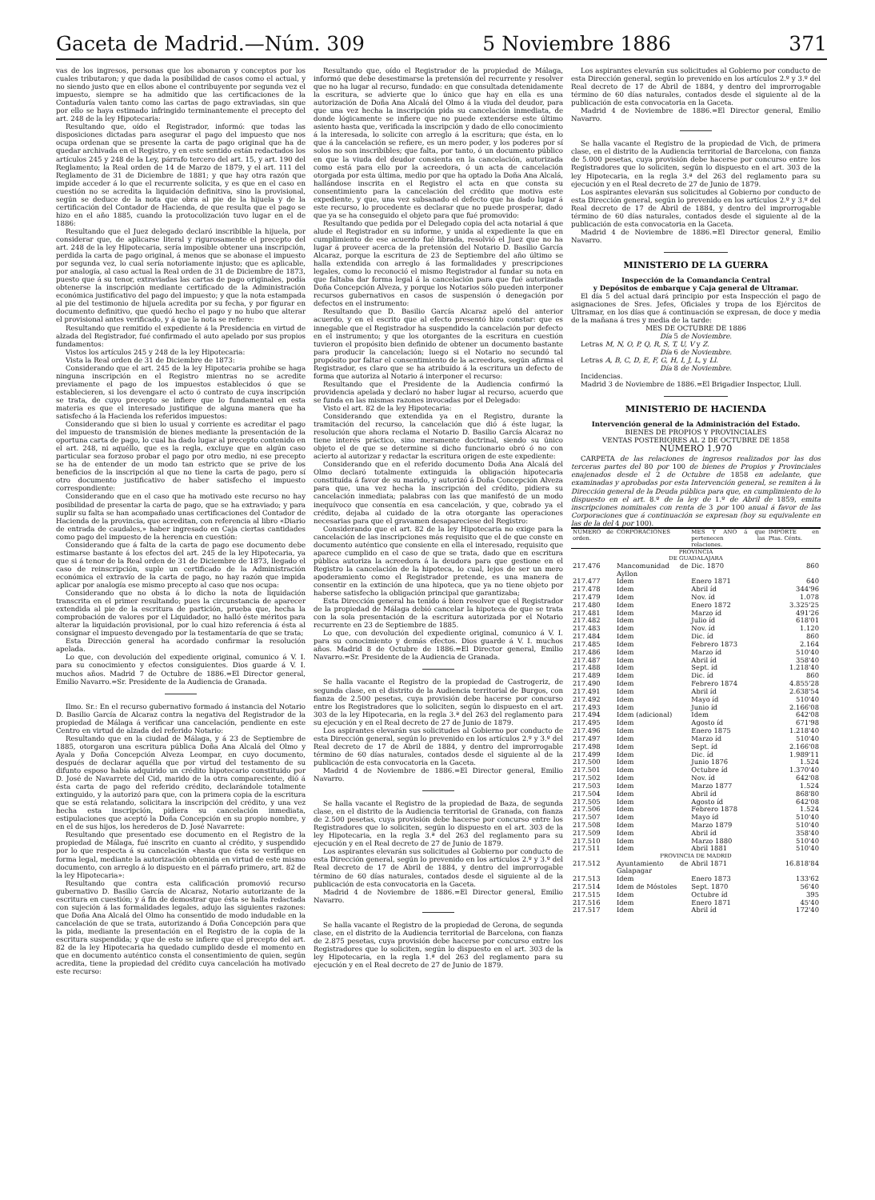Gaceta de Madrid.—Núm. 309 5 Noviembre 1886 371
vas de los ingresos, personas que los abonaron y conceptos por los cuales tributaron; y que dada la posibilidad de casos como el actual, y no siendo justo que en ellos abone el contribuyente por segunda vez el impuesto, siempre se ha admitido que las certificaciones de la Contaduría valen tanto como las cartas de pago extraviadas, sin que por ello se haya estimado infringido terminantemente el precepto del art. 248 de la ley Hipotecaria:
Resultando que, oído el Registrador, informó: que todas las disposiciones dictadas para asegurar el pago del impuesto que nos ocupa ordenan que se presente la carta de pago original que ha de quedar archivada en el Registro, y en este sentido están redactados los artículos 245 y 248 de la Ley, párrafo tercero del art. 15, y art. 190 del Reglamento; la Real orden de 14 de Marzo de 1879, y el art. 111 del Reglamento de 31 de Diciembre de 1881; y que hay otra razón que impide acceder á lo que el recurrente solicita, y es que en el caso en cuestión no se acredita la liquidación definitiva, sino la provisional, según se deduce de la nota que obra al pie de la hijuela y de la certificación del Contador de Hacienda, de que resulta que el pago se hizo en el año 1885, cuando la protocolización tuvo lugar en el de 1886:
Resultando que el Juez delegado declaró inscribible la hijuela, por considerar que, de aplicarse literal y rigurosamente el precepto del art. 248 de la ley Hipotecaria, sería imposible obtener una inscripción, perdida la carta de pago original, á menos que se abonase el impuesto por segunda vez, lo cual sería notoriamente injusto; que es aplicable, por analogía, al caso actual la Real orden de 31 de Diciembre de 1873, puesto que á su tenor, extraviadas las cartas de pago originales, podía obtenerse la inscripción mediante certificado de la Administración económica justificativo del pago del impuesto; y que la nota estampada al pie del testimonio de hijuela acredita por su fecha, y por figurar en documento definitivo, que quedó hecho el pago y no hubo que alterar el provisional antes verificado, y á que la nota se refiere:
Resultando que remitido el expediente á la Presidencia en virtud de alzada del Registrador, fué confirmado el auto apelado por sus propios fundamentos:
Vistos los artículos 245 y 248 de la ley Hipotecaria:
Vista la Real orden de 31 de Diciembre de 1873:
Considerando que el art. 245 de la ley Hipotecaria prohibe se haga ninguna inscripción en el Registro mientras no se acredite previamente el pago de los impuestos establecidos ó que se establecieren, si los devengare el acto ó contrato de cuya inscripción se trata, de cuyo precepto se infiere que lo fundamental en esta materia es que el interesado justifique de alguna manera que ha satisfecho á la Hacienda los referidos impuestos:
Considerando que si bien lo usual y corriente es acreditar el pago del impuesto de transmisión de bienes mediante la presentación de la oportuna carta de pago, lo cual ha dado lugar al precepto contenido en el art. 248, ni aquéllo, que es la regla, excluye que en algún caso particular sea forzoso probar el pago por otro medio, ni ese precepto se ha de entender de un modo tan estricto que se prive de los beneficios de la inscripción al que no tiene la carta de pago, pero sí otro documento justificativo de haber satisfecho el impuesto correspondiente:
Considerando que en el caso que ha motivado este recurso no hay posibilidad de presentar la carta de pago, que se ha extraviado; y para suplir su falta se han acompañado unas certificaciones del Contador de Hacienda de la provincia, que acreditan, con referencia al libro «Diario de entrada de caudales,» haber ingresado en Caja ciertas cantidades como pago del impuesto de la herencia en cuestión:
Considerando que á falta de la carta de pago ese documento debe estimarse bastante á los efectos del art. 245 de la ley Hipotecaria, ya que si á tenor de la Real orden de 31 de Diciembre de 1873, llegado el caso de reinscripción, suple un certificado de la Administración económica el extravío de la carta de pago, no hay razón que impida aplicar por analogía ese mismo precepto al caso que nos ocupa:
Considerando que no obsta á lo dicho la nota de liquidación transcrita en el primer resultando; pues la circunstancia de aparecer extendida al pie de la escritura de partición, prueba que, hecha la comprobación de valores por el Liquidador, no halló éste méritos para alterar la liquidación provisional, por lo cual hizo referencia á ésta al consignar el impuesto devengado por la testamentaría de que se trata;
Esta Dirección general ha acordado confirmar la resolución apelada.
Lo que, con devolución del expediente original, comunico á V. I. para su conocimiento y efectos consiguientes. Dios guarde á V. I. muchos años. Madrid 7 de Octubre de 1886.=El Director general, Emilio Navarro.=Sr. Presidente de la Audiencia de Granada.
Ilmo. Sr.: En el recurso gubernativo formado á instancia del Notario D. Basilio García de Alcaraz contra la negativa del Registrador de la propiedad de Málaga á verificar una cancelación, pendiente en este Centro en virtud de alzada del referido Notario:
Resultando que en la ciudad de Málaga, y á 23 de Septiembre de 1885, otorgaron una escritura pública Doña Ana Alcalá del Olmo y Ayala y Doña Concepción Alveza Leompar, en cuyo documento, después de declarar aquélla que por virtud del testamento de su difunto esposo había adquirido un crédito hipotecario constituido por D. José de Navarrete del Cid, marido de la otra compareciente, dió á ésta carta de pago del referido crédito, declarándole totalmente extinguido, y la autorizó para que, con la primera copia de la escritura que se está relatando, solicitara la inscripción del crédito, y una vez hecha esta inscripción, pidiera su cancelación inmediata, estipulaciones que aceptó la Doña Concepción en su propio nombre, y en el de sus hijos, los herederos de D. José Navarrete:
Resultando que presentado ese documento en el Registro de la propiedad de Málaga, fué inscrito en cuanto al crédito, y suspendido por lo que respecta á su cancelación «hasta que ésta se verifique en forma legal, mediante la autorización obtenida en virtud de este mismo documento, con arreglo á lo dispuesto en el párrafo primero, art. 82 de la ley Hipotecaria»:
Resultando que contra esta calificación promovió recurso gubernativo D. Basilio García de Alcaraz, Notario autorizante de la escritura en cuestión; y á fin de demostrar que ésta se halla redactada con sujeción á las formalidades legales, adujo las siguientes razones: que Doña Ana Alcalá del Olmo ha consentido de modo indudable en la cancelación de que se trata, autorizando á Doña Concepción para que la pida, mediante la presentación en el Registro de la copia de la escritura suspendida; y que de esto se infiere que el precepto del art. 82 de la ley Hipotecaria ha quedado cumplido desde el momento en que en documento auténtico consta el consentimiento de quien, según acredita, tiene la propiedad del crédito cuya cancelación ha motivado este recurso:
Resultando que, oído el Registrador de la propiedad de Málaga, informó que debe desestimarse la pretensión del recurrente y resolver que no ha lugar al recurso, fundado: en que consultada detenidamente la escritura, se advierte que lo único que hay en ella es una autorización de Doña Ana Alcalá del Olmo á la viuda del deudor, para que una vez hecha la inscripción pida su cancelación inmediata, de donde lógicamente se infiere que no puede extenderse este último asiento hasta que, verificada la inscripción y dado de ello conocimiento á la interesada, lo solicite con arreglo á la escritura; que ésta, en lo que á la cancelación se refiere, es un mero poder, y los poderes por sí solos no son inscribibles; que falta, por tanto, ó un documento público en que la viuda del deudor consienta en la cancelación, autorizada como está para ello por la acreedora, ó un acta de cancelación otorgada por esta última, medio por que ha optado la Doña Ana Alcalá, hallándose inscrita en el Registro el acta en que consta su consentimiento para la cancelación del crédito que motiva este expediente, y que, una vez subsanado el defecto que ha dado lugar á este recurso, lo procedente es declarar que no puede prosperar, dado que ya se ha conseguido el objeto para que fué promovido:
Resultando que pedida por el Delegado copia del acta notarial á que alude el Registrador en su informe, y unida al expediente la que en cumplimiento de ese acuerdo fué librada, resolvió el Juez que no ha lugar á proveer acerca de la pretensión del Notario D. Basilio García Alcaraz, porque la escritura de 23 de Septiembre del año último se halla extendida con arreglo á las formalidades y prescripciones legales, como lo reconoció el mismo Registrador al fundar su nota en que faltaba dar forma legal á la cancelación para que fué autorizada Doña Concepción Alveza, y porque los Notarios sólo pueden interponer recursos gubernativos en casos de suspensión ó denegación por defectos en el instrumento:
Resultando que D. Basilio García Alcaraz apeló del anterior acuerdo, y en el escrito que al efecto presentó hizo constar: que es innegable que el Registrador ha suspendido la cancelación por defecto en el instrumento; y que los otorgantes de la escritura en cuestión tuvieron el propósito bien definido de obtener un documento bastante para producir la cancelación; luego si el Notario no secundó tal propósito por faltar el consentimiento de la acreedora, según afirma el Registrador, es claro que se ha atribuído á la escritura un defecto de forma que autoriza al Notario á interponer el recurso:
Resultando que el Presidente de la Audiencia confirmó la providencia apelada y declaró no haber lugar al recurso, acuerdo que se funda en las mismas razones invocadas por el Delegado:
Visto el art. 82 de la ley Hipotecaria:
Considerando que extendida ya en el Registro, durante la tramitación del recurso, la cancelación que dió á éste lugar, la resolución que ahora reclama el Notario D. Basilio García Alcaraz no tiene interés práctico, sino meramente doctrinal, siendo su único objeto el de que se determine si dicho funcionario obró ó no con acierto al autorizar y redactar la escritura origen de este expediente:
Considerando que en el referido documento Doña Ana Alcalá del Olmo declaró totalmente extinguida la obligación hipotecaria constituída á favor de su marido, y autorizó á Doña Concepción Alveza para que, una vez hecha la inscripción del crédito, pidiera su cancelación inmediata; palabras con las que manifestó de un modo inequívoco que consentía en esa cancelación, y que, cobrado ya el crédito, dejaba al cuidado de la otra otorgante las operaciones necesarias para que el gravamen desapareciese del Registro:
Considerando que el art. 82 de la ley Hipotecaria no exige para la cancelación de las inscripciones más requisito que el de que conste en documento auténtico que consiente en ella el interesado, requisito que aparece cumplido en el caso de que se trata, dado que en escritura pública autoriza la acreedora á la deudora para que gestione en el Registro la cancelación de la hipoteca, lo cual, lejos de ser un mero apoderamiento como el Registrador pretende, es una manera de consentir en la extinción de una hipoteca, que ya no tiene objeto por haberse satisfecho la obligación principal que garantizaba;
Esta Dirección general ha tenido á bien resolver que el Registrador de la propiedad de Málaga debió cancelar la hipoteca de que se trata con la sola presentación de la escritura autorizada por el Notario recurrente en 23 de Septiembre de 1885.
Lo que, con devolución del expediente original, comunico á V. I. para su conocimiento y demás efectos. Dios guarde á V. I. muchos años. Madrid 8 de Octubre de 1886.=El Director general, Emilio Navarro.=Sr. Presidente de la Audiencia de Granada.
Se halla vacante el Registro de la propiedad de Castrogeriz, de segunda clase, en el distrito de la Audiencia territorial de Burgos, con fianza de 2.500 pesetas, cuya provisión debe hacerse por concurso entre los Registradores que lo soliciten, según lo dispuesto en el art. 303 de la ley Hipotecaria, en la regla 3.ª del 263 del reglamento para su ejecución y en el Real decreto de 27 de Junio de 1879.
Los aspirantes elevarán sus solicitudes al Gobierno por conducto de esta Dirección general, según lo prevenido en los artículos 2.º y 3.º del Real decreto de 17 de Abril de 1884, y dentro del improrrogable término de 60 días naturales, contados desde el siguiente al de la publicación de esta convocatoria en la Gaceta.
Madrid 4 de Noviembre de 1886.=El Director general, Emilio Navarro.
Se halla vacante el Registro de la propiedad de Baza, de segunda clase, en el distrito de la Audiencia territorial de Granada, con fianza de 2.500 pesetas, cuya provisión debe hacerse por concurso entre los Registradores que lo soliciten, según lo dispuesto en el art. 303 de la ley Hipotecaria, en la regla 3.ª del 263 del reglamento para su ejecución y en el Real decreto de 27 de Junio de 1879.
Los aspirantes elevarán sus solicitudes al Gobierno por conducto de esta Dirección general, según lo prevenido en los artículos 2.º y 3.º del Real decreto de 17 de Abril de 1884, y dentro del improrrogable término de 60 días naturales, contados desde el siguiente al de la publicación de esta convocatoria en la Gaceta.
Madrid 4 de Noviembre de 1886.=El Director general, Emilio Navarro.
Se halla vacante el Registro de la propiedad de Gerona, de segunda clase, en el distrito de la Audiencia territorial de Barcelona, con fianza de 2.875 pesetas, cuya provisión debe hacerse por concurso entre los Registradores que lo soliciten, según lo dispuesto en el art. 303 de la ley Hipotecaria, en la regla 1.ª del 263 del reglamento para su ejecución y en el Real decreto de 27 de Junio de 1879.
Los aspirantes elevarán sus solicitudes al Gobierno por conducto de esta Dirección general, según lo prevenido en los artículos 2.º y 3.º del Real decreto de 17 de Abril de 1884, y dentro del improrrogable término de 60 días naturales, contados desde el siguiente al de la publicación de esta convocatoria en la Gaceta.
Madrid 4 de Noviembre de 1886.=El Director general, Emilio Navarro.
Se halla vacante el Registro de la propiedad de Vich, de primera clase, en el distrito de la Audiencia territorial de Barcelona, con fianza de 5.000 pesetas, cuya provisión debe hacerse por concurso entre los Registradores que lo soliciten, según lo dispuesto en el art. 303 de la ley Hipotecaria, en la regla 3.ª del 263 del reglamento para su ejecución y en el Real decreto de 27 de Junio de 1879.
Los aspirantes elevarán sus solicitudes al Gobierno por conducto de esta Dirección general, según lo prevenido en los artículos 2.º y 3.º del Real decreto de 17 de Abril de 1884, y dentro del improrrogable término de 60 días naturales, contados desde el siguiente al de la publicación de esta convocatoria en la Gaceta.
Madrid 4 de Noviembre de 1886.=El Director general, Emilio Navarro.
MINISTERIO DE LA GUERRA
Inspección de la Comandancia Central
y Depósitos de embarque y Caja general de Ultramar.
El día 5 del actual dará principio por esta Inspección el pago de asignaciones de Sres. Jefes, Oficiales y tropa de los Ejércitos de Ultramar, en los días que á continuación se expresan, de doce y media de la mañana á tres y media de la tarde:
MES DE OCTUBRE DE 1886
Día 5 de Noviembre.
Letras M, N, O, P, Q, R, S, T, U, V y Z.
Día 6 de Noviembre.
Letras A, B, C, D, E, F, G, H, I, J, L, y Ll.
Día 8 de Noviembre.
Incidencias.
Madrid 3 de Noviembre de 1886.=El Brigadier Inspector, Llull.
MINISTERIO DE HACIENDA
Intervención general de la Administración del Estado.
BIENES DE PROPIOS Y PROVINCIALES
VENTAS POSTERIORES AL 2 DE OCTUBRE DE 1858
NÚMERO 1.970
CARPETA de las relaciones de ingresos realizados por las dos terceras partes del 80 por 100 de bienes de Propios y Provinciales enajenados desde el 2 de Octubre de 1858 en adelante, que examinadas y aprobadas por esta Intervención general, se remiten á la Dirección general de la Deuda pública para que, en cumplimiento de lo dispuesto en el art. 8.º de la ley de 1.º de Abril de 1859, emita inscripciones nominales con renta de 3 por 100 anual á favor de las Corporaciones que á continuación se expresan (hoy su equivalente en las de la del 4 por 100).
| NÚMERO de orden. | CORPORACIONES | MES Y AÑO á que pertenecen las relaciones. | IMPORTE en Ptas. Cénts. |
| --- | --- | --- | --- |
| PROVINCIA DE GUADALAJARA | | | |
| 217.476 | Mancomunidad de Ayllon | Dic. 1870 | 860 |
| 217.477 | Idem | Enero 1871 | 640 |
| 217.478 | Idem | Abril íd | 344'96 |
| 217.479 | Idem | Nov. íd | 1.078 |
| 217.480 | Idem | Enero 1872 | 3.325'25 |
| 217.481 | Idem | Marzo íd | 491'26 |
| 217.482 | Idem | Julio íd | 618'01 |
| 217.483 | Idem | Nov. íd | 1.120 |
| 217.484 | Idem | Dic. íd | 860 |
| 217.485 | Idem | Febrero 1873 | 2.164 |
| 217.486 | Idem | Marzo íd | 510'40 |
| 217.487 | Idem | Abril íd | 358'40 |
| 217.488 | Idem | Sept. íd | 1.218'40 |
| 217.489 | Idem | Dic. íd | 860 |
| 217.490 | Idem | Febrero 1874 | 4.855'28 |
| 217.491 | Idem | Abril íd | 2.638'54 |
| 217.492 | Idem | Mayo íd | 510'40 |
| 217.493 | Idem | Junio íd | 2.166'08 |
| 217.494 | Idem (adicional) | Idem | 642'08 |
| 217.495 | Idem | Agosto íd | 671'98 |
| 217.496 | Idem | Enero 1875 | 1.218'40 |
| 217.497 | Idem | Marzo íd | 510'40 |
| 217.498 | Idem | Sept. íd | 2.166'08 |
| 217.499 | Idem | Dic. íd | 1.989'11 |
| 217.500 | Idem | Junio 1876 | 1.524 |
| 217.501 | Idem | Octubre íd | 1.370'40 |
| 217.502 | Idem | Nov. íd | 642'08 |
| 217.503 | Idem | Marzo 1877 | 1.524 |
| 217.504 | Idem | Abril íd | 868'80 |
| 217.505 | Idem | Agosto íd | 642'08 |
| 217.506 | Idem | Febrero 1878 | 1.524 |
| 217.507 | Idem | Mayo íd | 510'40 |
| 217.508 | Idem | Marzo 1879 | 510'40 |
| 217.509 | Idem | Abril íd | 358'40 |
| 217.510 | Idem | Marzo 1880 | 510'40 |
| 217.511 | Idem | Abril 1881 | 510'40 |
| PROVINCIA DE MADRID | | | |
| 217.512 | Ayuntamiento de Galapagar | Abril 1871 | 16.818'84 |
| 217.513 | Idem | Enero 1873 | 133'62 |
| 217.514 | Idem de Móstoles | Sept. 1870 | 56'40 |
| 217.515 | Idem | Octubre íd | 395 |
| 217.516 | Idem | Enero 1871 | 45'40 |
| 217.517 | Idem | Abril íd | 172'40 |